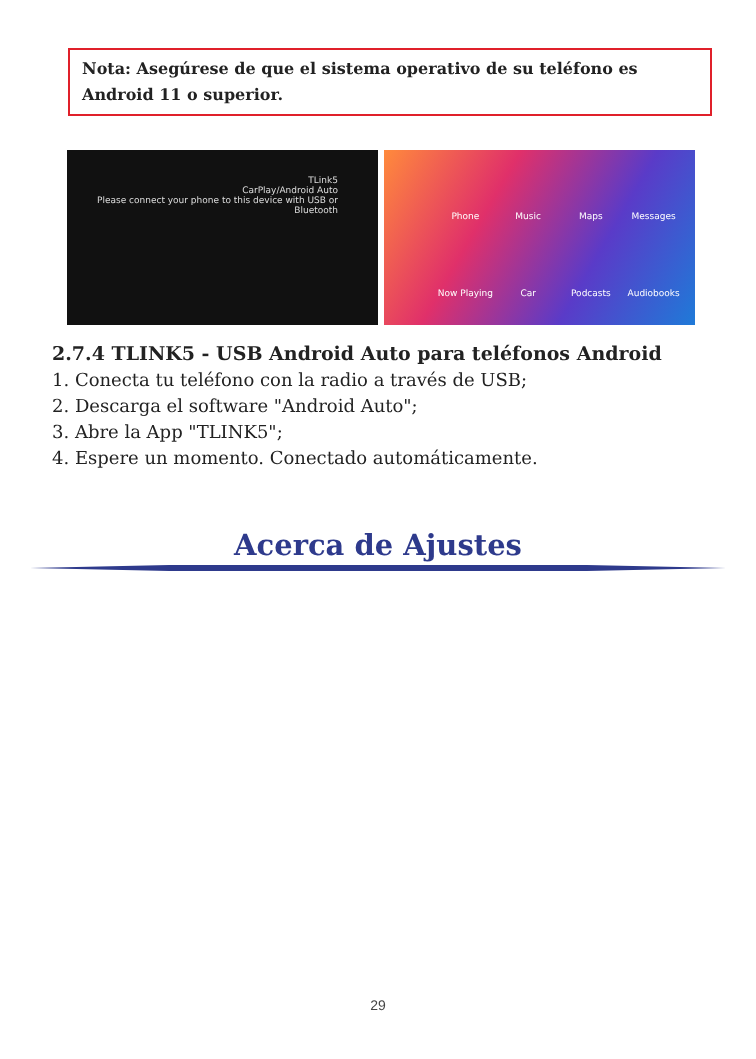Nota: Asegúrese de que el sistema operativo de su teléfono es Android 11 o superior.
TLink5
CarPlay/Android Auto
Please connect your phone to this device with USB or Bluetooth
Phone Music Maps Messages Now Playing Car Podcasts Audiobooks
2.7.4 TLINK5 - USB Android Auto para teléfonos Android
1. Conecta tu teléfono con la radio a través de USB;
2. Descarga el software "Android Auto";
3. Abre la App "TLINK5";
4. Espere un momento. Conectado automáticamente.
Acerca de Ajustes
29